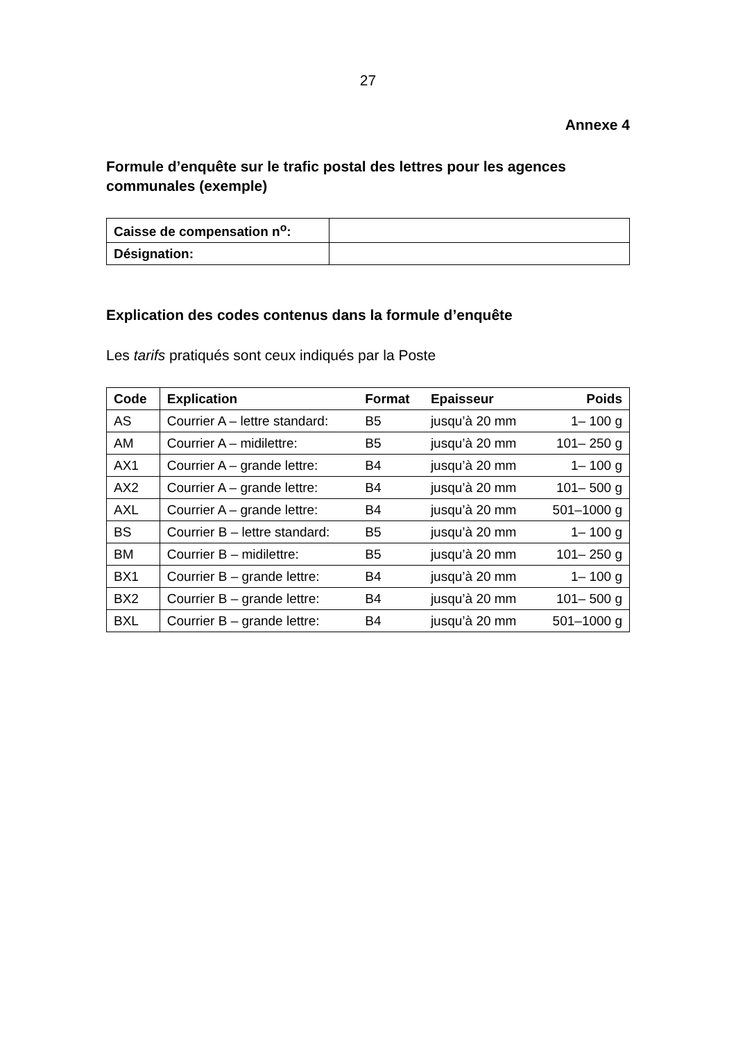27
Annexe 4
Formule d’enquête sur le trafic postal des lettres pour les agences communales (exemple)
| Caisse de compensation n<sup>o</sup>: | |
| Désignation: | |
Explication des codes contenus dans la formule d’enquête
Les tarifs pratiqués sont ceux indiqués par la Poste
| Code | Explication | Format | Epaisseur | Poids |
| --- | --- | --- | --- | --- |
| AS | Courrier A – lettre standard: | B5 | jusqu’à 20 mm | 1– 100 g |
| AM | Courrier A – midilettre: | B5 | jusqu’à 20 mm | 101– 250 g |
| AX1 | Courrier A – grande lettre: | B4 | jusqu’à 20 mm | 1– 100 g |
| AX2 | Courrier A – grande lettre: | B4 | jusqu’à 20 mm | 101– 500 g |
| AXL | Courrier A – grande lettre: | B4 | jusqu’à 20 mm | 501–1000 g |
| BS | Courrier B – lettre standard: | B5 | jusqu’à 20 mm | 1– 100 g |
| BM | Courrier B – midilettre: | B5 | jusqu’à 20 mm | 101– 250 g |
| BX1 | Courrier B – grande lettre: | B4 | jusqu’à 20 mm | 1– 100 g |
| BX2 | Courrier B – grande lettre: | B4 | jusqu’à 20 mm | 101– 500 g |
| BXL | Courrier B – grande lettre: | B4 | jusqu’à 20 mm | 501–1000 g |